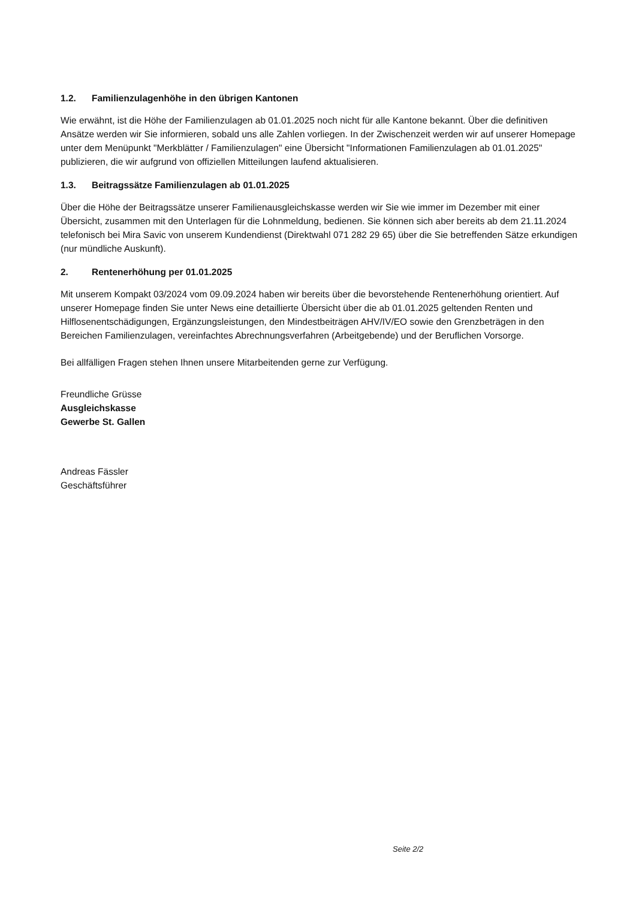1.2. Familienzulagenhöhe in den übrigen Kantonen
Wie erwähnt, ist die Höhe der Familienzulagen ab 01.01.2025 noch nicht für alle Kantone bekannt. Über die definitiven Ansätze werden wir Sie informieren, sobald uns alle Zahlen vorliegen. In der Zwischenzeit werden wir auf unserer Homepage unter dem Menüpunkt "Merkblätter / Familienzulagen" eine Übersicht "Informationen Familienzulagen ab 01.01.2025" publizieren, die wir aufgrund von offiziellen Mitteilungen laufend aktualisieren.
1.3. Beitragssätze Familienzulagen ab 01.01.2025
Über die Höhe der Beitragssätze unserer Familienausgleichskasse werden wir Sie wie immer im Dezember mit einer Übersicht, zusammen mit den Unterlagen für die Lohnmeldung, bedienen. Sie können sich aber bereits ab dem 21.11.2024 telefonisch bei Mira Savic von unserem Kundendienst (Direktwahl 071 282 29 65) über die Sie betreffenden Sätze erkundigen (nur mündliche Auskunft).
2. Rentenerhöhung per 01.01.2025
Mit unserem Kompakt 03/2024 vom 09.09.2024 haben wir bereits über die bevorstehende Rentenerhöhung orientiert. Auf unserer Homepage finden Sie unter News eine detaillierte Übersicht über die ab 01.01.2025 geltenden Renten und Hilflosenentschädigungen, Ergänzungsleistungen, den Mindestbeiträgen AHV/IV/EO sowie den Grenzbeträgen in den Bereichen Familienzulagen, vereinfachtes Abrechnungsverfahren (Arbeitgebende) und der Beruflichen Vorsorge.
Bei allfälligen Fragen stehen Ihnen unsere Mitarbeitenden gerne zur Verfügung.
Freundliche Grüsse
Ausgleichskasse
Gewerbe St. Gallen
Andreas Fässler
Geschäftsführer
Seite 2/2